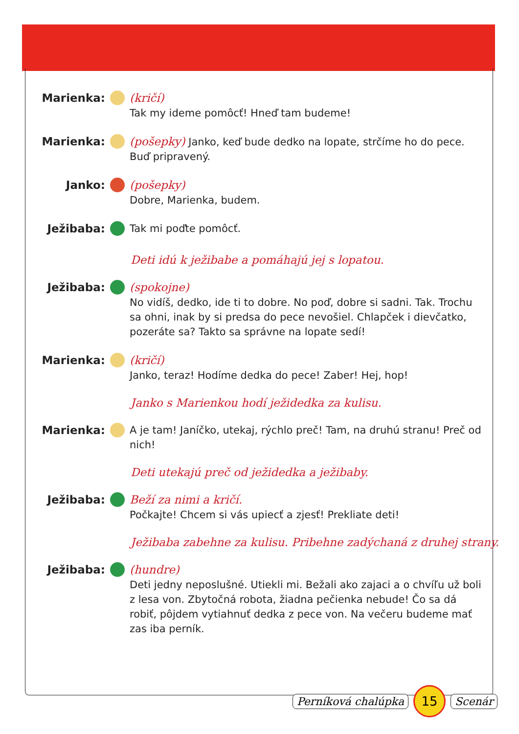Marienka: (kričí)
Tak my ideme pomôcť! Hneď tam budeme!
Marienka: (pošepky) Janko, keď bude dedko na lopate, strčíme ho do pece. Buď pripravený.
Janko: (pošepky)
Dobre, Marienka, budem.
Ježibaba: Tak mi poďte pomôcť.
Deti idú k ježibabe a pomáhajú jej s lopatou.
Ježibaba: (spokojne)
No vidíš, dedko, ide ti to dobre. No poď, dobre si sadni. Tak. Trochu sa ohni, inak by si predsa do pece nevošiel. Chlapček i dievčatko, pozeráte sa? Takto sa správne na lopate sedí!
Marienka: (kričí)
Janko, teraz! Hodíme dedka do pece! Zaber! Hej, hop!
Janko s Marienkou hodí ježidedka za kulisu.
Marienka: A je tam! Janíčko, utekaj, rýchlo preč! Tam, na druhú stranu! Preč od nich!
Deti utekajú preč od ježidedka a ježibaby.
Ježibaba: Beží za nimi a kričí.
Počkajte! Chcem si vás upiecť a zjesť! Prekliate deti!
Ježibaba zabehne za kulisu. Pribehne zadýchaná z druhej strany.
Ježibaba: (hundre)
Deti jedny neposlušné. Utiekli mi. Bežali ako zajaci a o chvíľu už boli z lesa von. Zbytočná robota, žiadna pečienka nebude! Čo sa dá robiť, pôjdem vytiahnuť dedka z pece von. Na večeru bude­me mať zas iba perník.
Perníková chalúpka
15
Scenár